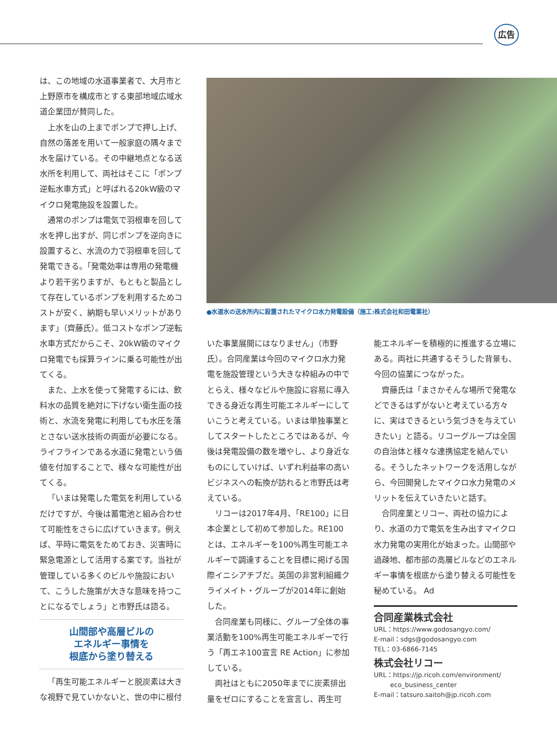広告
は、この地域の水道事業者で、大月市と上野原市を構成市とする東部地域広域水道企業団が賛同した。
上水を山の上までポンプで押し上げ、自然の落差を用いて一般家庭の隅々まで水を届けている。その中継地点となる送水所を利用して、両社はそこに「ポンプ逆転水車方式」と呼ばれる20kW級のマイクロ発電施設を設置した。
通常のポンプは電気で羽根車を回して水を押し出すが、同じポンプを逆向きに設置すると、水流の力で羽根車を回して発電できる。「発電効率は専用の発電機より若干劣りますが、もともと製品として存在しているポンプを利用するためコストが安く、納期も早いメリットがあります」（齊藤氏）。低コストなポンプ逆転水車方式だからこそ、20kW級のマイクロ発電でも採算ラインに乗る可能性が出てくる。
また、上水を使って発電するには、飲料水の品質を絶対に下げない衛生面の技術と、水流を発電に利用しても水圧を落とさない送水技術の両面が必要になる。ライフラインである水道に発電という価値を付加することで、様々な可能性が出てくる。
「いまは発電した電気を利用しているだけですが、今後は蓄電池と組み合わせて可能性をさらに広げていきます。例えば、平時に電気をためておき、災害時に緊急電源として活用する案です。当社が管理している多くのビルや施設において、こうした施策が大きな意味を持つことになるでしょう」と市野氏は語る。
山間部や高層ビルの
エネルギー事情を
根底から塗り替える
「再生可能エネルギーと脱炭素は大きな視野で見ていかないと、世の中に根付
●水道水の送水所内に設置されたマイクロ水力発電設備（施工:株式会社和田電業社）
いた事業展開にはなりません」（市野氏）。合同産業は今回のマイクロ水力発電を施設管理という大きな枠組みの中でとらえ、様々なビルや施設に容易に導入できる身近な再生可能エネルギーにしていこうと考えている。いまは単独事業としてスタートしたところではあるが、今後は発電設備の数を増やし、より身近なものにしていけば、いずれ利益率の高いビジネスへの転換が訪れると市野氏は考えている。
リコーは2017年4月、「RE100」に日本企業として初めて参加した。RE100とは、エネルギーを100%再生可能エネルギーで調達することを目標に掲げる国際イニシアチブだ。英国の非営利組織クライメイト・グループが2014年に創始した。
合同産業も同様に、グループ全体の事業活動を100%再生可能エネルギーで行う「再エネ100宣言 RE Action」に参加している。
両社はともに2050年までに炭素排出量をゼロにすることを宣言し、再生可
能エネルギーを積極的に推進する立場にある。両社に共通するそうした背景も、今回の協業につながった。
齊藤氏は「まさかそんな場所で発電などできるはずがないと考えている方々に、実はできるという気づきを与えていきたい」と語る。リコーグループは全国の自治体と様々な連携協定を結んでいる。そうしたネットワークを活用しながら、今回開発したマイクロ水力発電のメリットを伝えていきたいと話す。
合同産業とリコー、両社の協力により、水道の力で電気を生み出すマイクロ水力発電の実用化が始まった。山間部や過疎地、都市部の高層ビルなどのエネルギー事情を根底から塗り替える可能性を秘めている。 Ad
合同産業株式会社
URL：https://www.godosangyo.com/
E-mail：sdgs@godosangyo.com
TEL：03-6866-7145
株式会社リコー
URL：https://jp.ricoh.com/environment/
eco_business_center
E-mail：tatsuro.saitoh@jp.ricoh.com